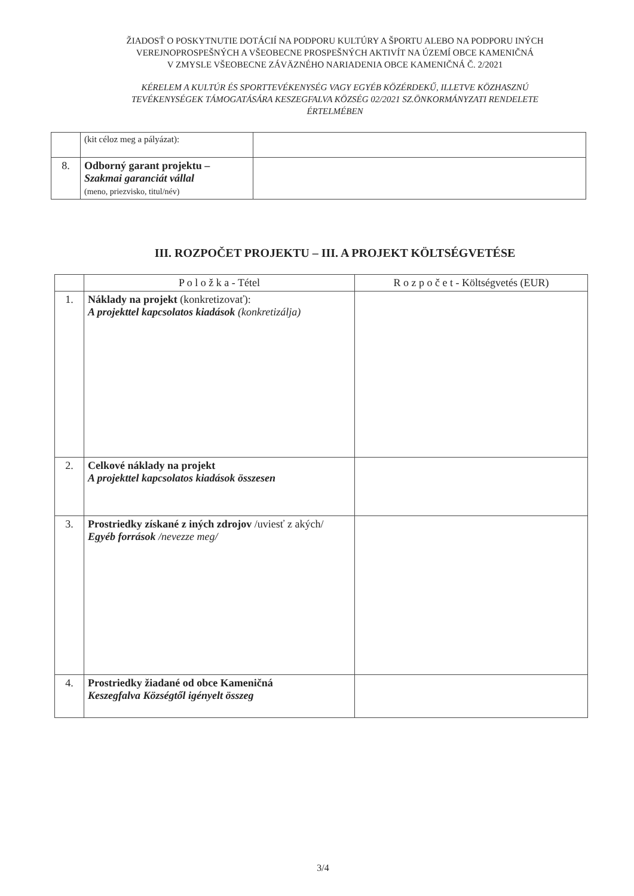ŽIADOSŤ O POSKYTNUTIE DOTÁCIÍ NA PODPORU KULTÚRY A ŠPORTU ALEBO NA PODPORU INÝCH
VEREJNOPROSPEŠNÝCH A VŠEOBECNE PROSPEŠNÝCH AKTIVÍT NA ÚZEMÍ OBCE KAMENIČNÁ
V ZMYSLE VŠEOBECNE ZÁVÄZNÉHO NARIADENIA OBCE KAMENIČNÁ Č. 2/2021
KÉRELEM A KULTÚR ÉS SPORTTEVÉKENYSÉG VAGY EGYÉB KÖZÉRDEKŰ, ILLETVE KÖZHASZNÚ
TEVÉKENYSÉGEK TÁMOGATÁSÁRA KESZEGFALVA KÖZSÉG 02/2021 SZ.ÖNKORMÁNYZATI RENDELETE
ÉRTELMÉBEN
| | (kit céloz meg a pályázat): | |
| 8. | Odborný garant projektu – Szakmai garanciát vállal (meno, priezvisko, titul/név) | |
III. ROZPOČET PROJEKTU – III. A PROJEKT KÖLTSÉGVETÉSE
| | P o l o ž k a - Tétel | R o z p o č e t - Költségvetés (EUR) |
| --- | --- | --- |
| 1. | Náklady na projekt (konkretizovať): A projekttel kapcsolatos kiadások (konkretizálja) | |
| 2. | Celkové náklady na projekt A projekttel kapcsolatos kiadások összesen | |
| 3. | Prostriedky získané z iných zdrojov /uviesť z akých/ Egyéb források /nevezze meg/ | |
| 4. | Prostriedky žiadané od obce Kameničná Keszegfalva Községtől igényelt összeg | |
3/4